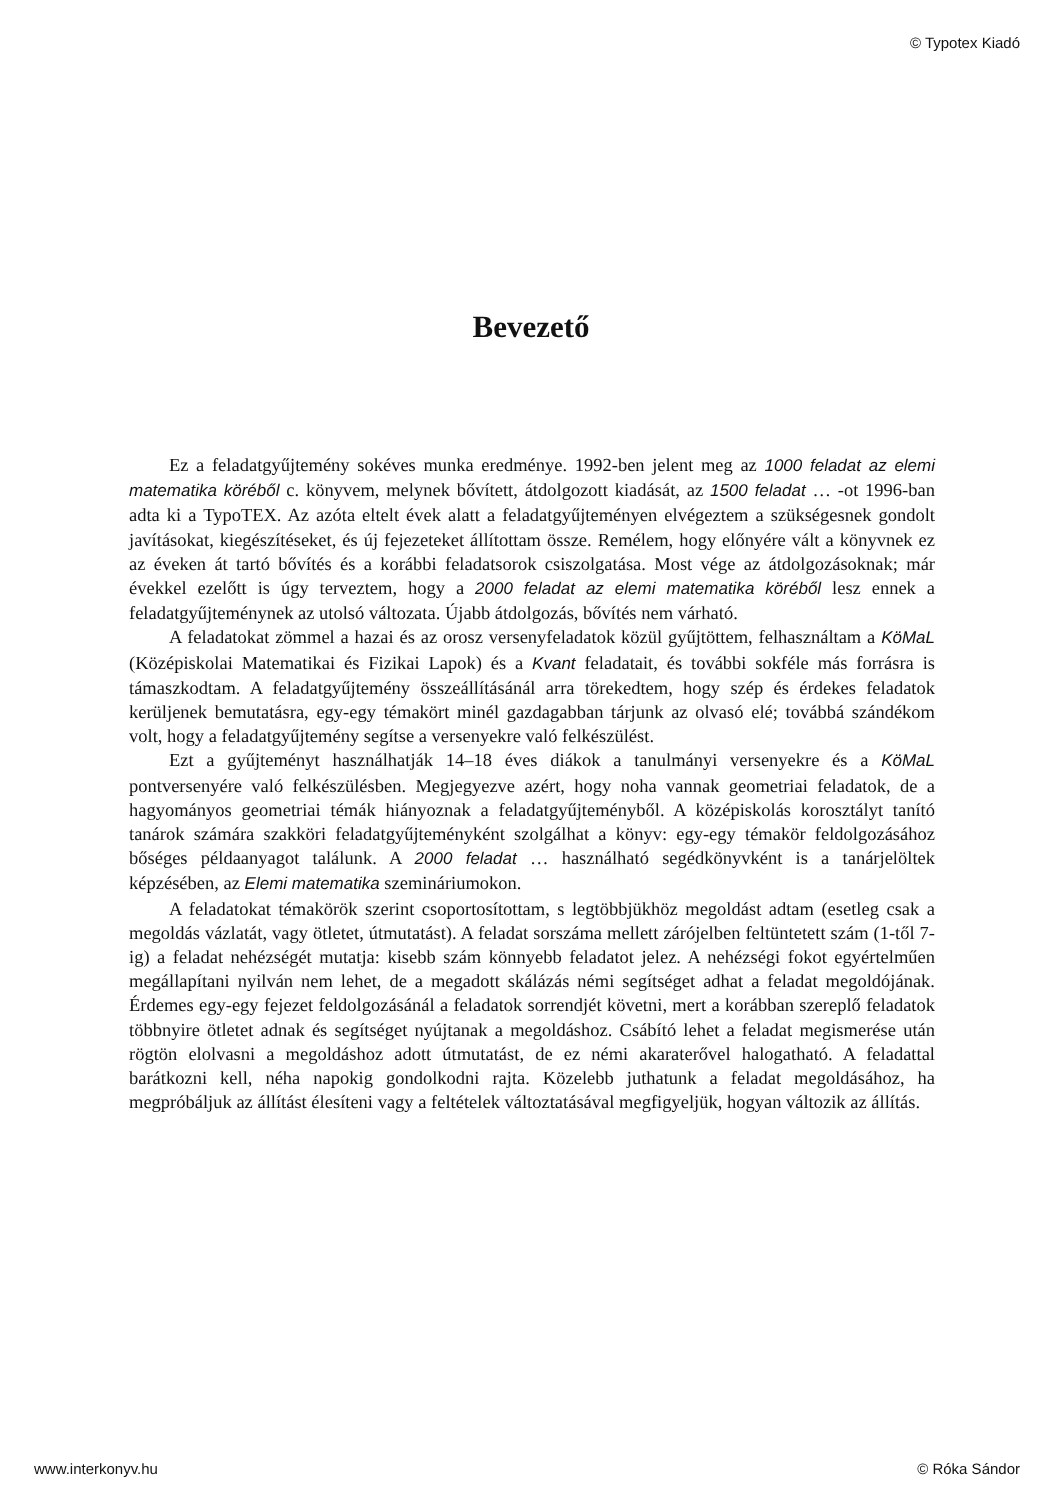© Typotex Kiadó
Bevezető
Ez a feladatgyűjtemény sokéves munka eredménye. 1992-ben jelent meg az 1000 feladat az elemi matematika köréből c. könyvem, melynek bővített, átdolgozott kiadását, az 1500 feladat … -ot 1996-ban adta ki a TypoTEX. Az azóta eltelt évek alatt a feladatgyűjteményen elvégeztem a szükségesnek gondolt javításokat, kiegészítéseket, és új fejezeteket állítottam össze. Remélem, hogy előnyére vált a könyvnek ez az éveken át tartó bővítés és a korábbi feladatsorok csiszolgatása. Most vége az átdolgozásoknak; már évekkel ezelőtt is úgy terveztem, hogy a 2000 feladat az elemi matematika köréből lesz ennek a feladatgyűjteménynek az utolsó változata. Újabb átdolgozás, bővítés nem várható.
A feladatokat zömmel a hazai és az orosz versenyfeladatok közül gyűjtöttem, felhasználtam a KöMaL (Középiskolai Matematikai és Fizikai Lapok) és a Kvant feladatait, és további sokféle más forrásra is támaszkodtam. A feladatgyűjtemény összeállításánál arra törekedtem, hogy szép és érdekes feladatok kerüljenek bemutatásra, egy-egy témakört minél gazdagabban tárjunk az olvasó elé; továbbá szándékom volt, hogy a feladatgyűjtemény segítse a versenyekre való felkészülést.
Ezt a gyűjteményt használhatják 14–18 éves diákok a tanulmányi versenyekre és a KöMaL pontversenyére való felkészülésben. Megjegyezve azért, hogy noha vannak geometriai feladatok, de a hagyományos geometriai témák hiányoznak a feladatgyűjteményből. A középiskolás korosztályt tanító tanárok számára szakköri feladatgyűjteményként szolgálhat a könyv: egy-egy témakör feldolgozásához bőséges példaanyagot találunk. A 2000 feladat … használható segédkönyvként is a tanárjelöltek képzésében, az Elemi matematika szemináriumokon.
A feladatokat témakörök szerint csoportosítottam, s legtöbbjükhöz megoldást adtam (esetleg csak a megoldás vázlatát, vagy ötletet, útmutatást). A feladat sorszáma mellett zárójelben feltüntetett szám (1-től 7-ig) a feladat nehézségét mutatja: kisebb szám könnyebb feladatot jelez. A nehézségi fokot egyértelműen megállapítani nyilván nem lehet, de a megadott skálázás némi segítséget adhat a feladat megoldójának. Érdemes egy-egy fejezet feldolgozásánál a feladatok sorrendjét követni, mert a korábban szereplő feladatok többnyire ötletet adnak és segítséget nyújtanak a megoldáshoz. Csábító lehet a feladat megismerése után rögtön elolvasni a megoldáshoz adott útmutatást, de ez némi akaraterővel halogatható. A feladattal barátkozni kell, néha napokig gondolkodni rajta. Közelebb juthatunk a feladat megoldásához, ha megpróbáljuk az állítást élesíteni vagy a feltételek változtatásával megfigyeljük, hogyan változik az állítás.
www.interkonyv.hu © Róka Sándor